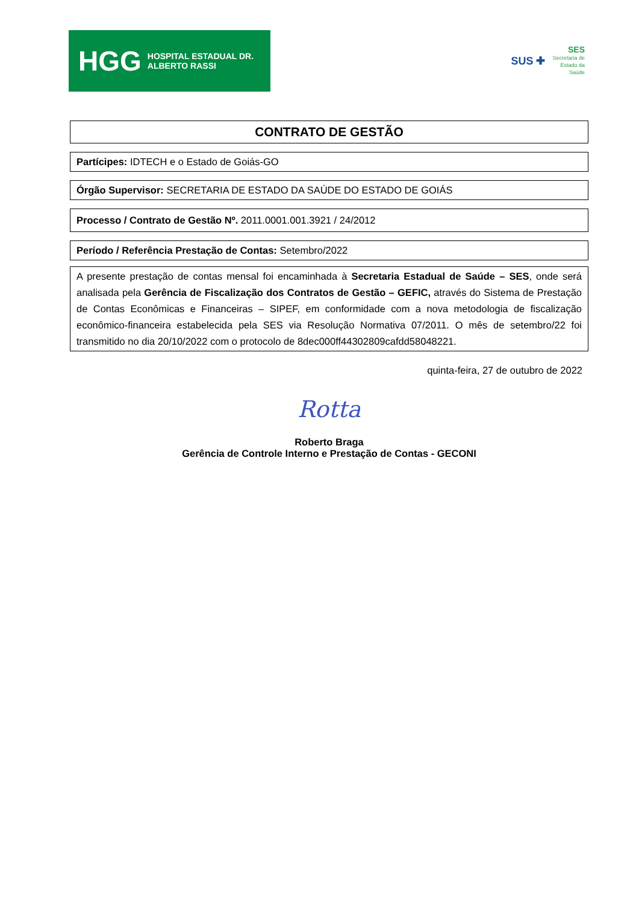HGG HOSPITAL ESTADUAL DR. ALBERTO RASSI
SUS ✚ SES
Secretaria de
Estado da
Saúde
CONTRATO DE GESTÃO
Partícipes: IDTECH e o Estado de Goiás-GO
Órgão Supervisor: SECRETARIA DE ESTADO DA SAÚDE DO ESTADO DE GOIÁS
Processo / Contrato de Gestão Nº. 2011.0001.001.3921 / 24/2012
Período / Referência Prestação de Contas: Setembro/2022
A presente prestação de contas mensal foi encaminhada à Secretaria Estadual de Saúde – SES, onde será analisada pela Gerência de Fiscalização dos Contratos de Gestão – GEFIC, através do Sistema de Prestação de Contas Econômicas e Financeiras – SIPEF, em conformidade com a nova metodologia de fiscalização econômico-financeira estabelecida pela SES via Resolução Normativa 07/2011. O mês de setembro/22 foi transmitido no dia 20/10/2022 com o protocolo de 8dec000ff44302809cafdd58048221.
quinta-feira, 27 de outubro de 2022
Rotta
Roberto Braga
Gerência de Controle Interno e Prestação de Contas - GECONI